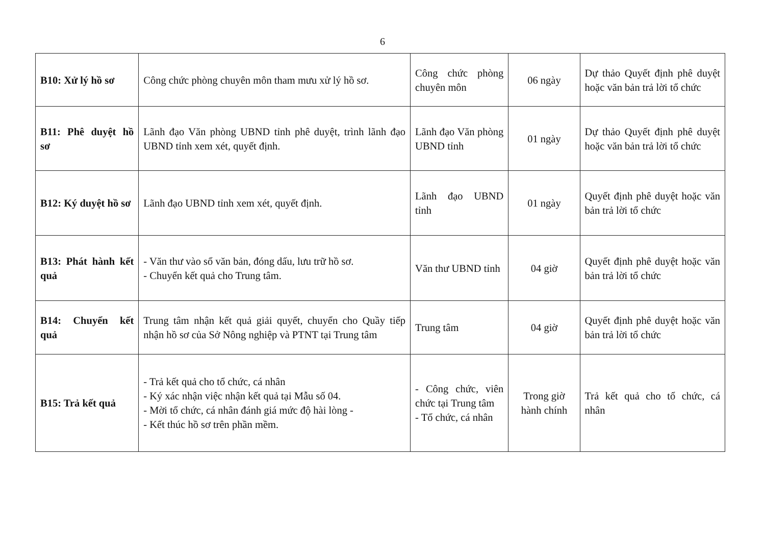6
| B10: Xử lý hồ sơ | Công chức phòng chuyên môn tham mưu xử lý hồ sơ. | Công chức phòng chuyên môn | 06 ngày | Dự thảo Quyết định phê duyệt hoặc văn bản trả lời tổ chức |
| B11: Phê duyệt hồ sơ | Lãnh đạo Văn phòng UBND tỉnh phê duyệt, trình lãnh đạo UBND tỉnh xem xét, quyết định. | Lãnh đạo Văn phòng UBND tỉnh | 01 ngày | Dự thảo Quyết định phê duyệt hoặc văn bản trả lời tổ chức |
| B12: Ký duyệt hồ sơ | Lãnh đạo UBND tỉnh xem xét, quyết định. | Lãnh đạo UBND tỉnh | 01 ngày | Quyết định phê duyệt hoặc văn bản trả lời tổ chức |
| B13: Phát hành kết quả | - Văn thư vào sổ văn bản, đóng dấu, lưu trữ hồ sơ. - Chuyển kết quả cho Trung tâm. | Văn thư UBND tỉnh | 04 giờ | Quyết định phê duyệt hoặc văn bản trả lời tổ chức |
| B14: Chuyển kết quả | Trung tâm nhận kết quả giải quyết, chuyển cho Quầy tiếp nhận hồ sơ của Sở Nông nghiệp và PTNT tại Trung tâm | Trung tâm | 04 giờ | Quyết định phê duyệt hoặc văn bản trả lời tổ chức |
| B15: Trả kết quả | - Trả kết quả cho tổ chức, cá nhân - Ký xác nhận việc nhận kết quả tại Mẫu số 04. - Mời tổ chức, cá nhân đánh giá mức độ hài lòng - - Kết thúc hồ sơ trên phần mềm. | - Công chức, viên chức tại Trung tâm - Tổ chức, cá nhân | Trong giờ hành chính | Trả kết quả cho tổ chức, cá nhân |